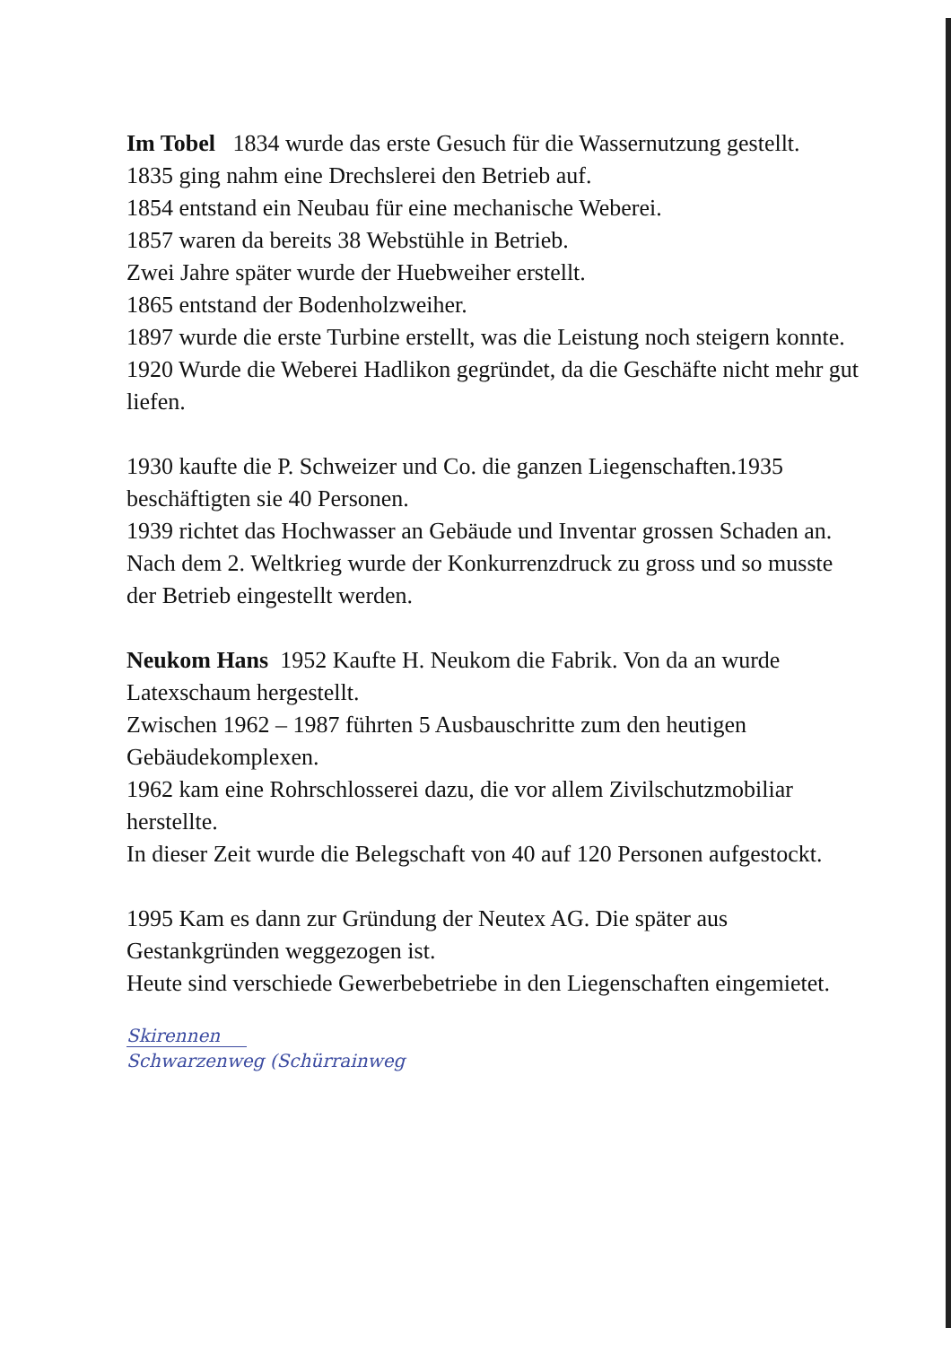Im Tobel 1834 wurde das erste Gesuch für die Wassernutzung gestellt.
1835 ging nahm eine Drechslerei den Betrieb auf.
1854 entstand ein Neubau für eine mechanische Weberei.
1857 waren da bereits 38 Webstühle in Betrieb.
Zwei Jahre später wurde der Huebweiher erstellt.
1865 entstand der Bodenholzweiher.
1897 wurde die erste Turbine erstellt, was die Leistung noch steigern konnte.
1920 Wurde die Weberei Hadlikon gegründet, da die Geschäfte nicht mehr gut liefen.
1930 kaufte die P. Schweizer und Co. die ganzen Liegenschaften.1935 beschäftigten sie 40 Personen.
1939 richtet das Hochwasser an Gebäude und Inventar grossen Schaden an.
Nach dem 2. Weltkrieg wurde der Konkurrenzdruck zu gross und so musste der Betrieb eingestellt werden.
Neukom Hans 1952 Kaufte H. Neukom die Fabrik. Von da an wurde Latexschaum hergestellt.
Zwischen 1962 – 1987 führten 5 Ausbauschritte zum den heutigen Gebäudekomplexen.
1962 kam eine Rohrschlosserei dazu, die vor allem Zivilschutzmobiliar herstellte.
In dieser Zeit wurde die Belegschaft von 40 auf 120 Personen aufgestockt.
1995 Kam es dann zur Gründung der Neutex AG. Die später aus Gestankgründen weggezogen ist.
Heute sind verschiede Gewerbebetriebe in den Liegenschaften eingemietet.
Skirennen
Schwarzenweg (Schürrainweg